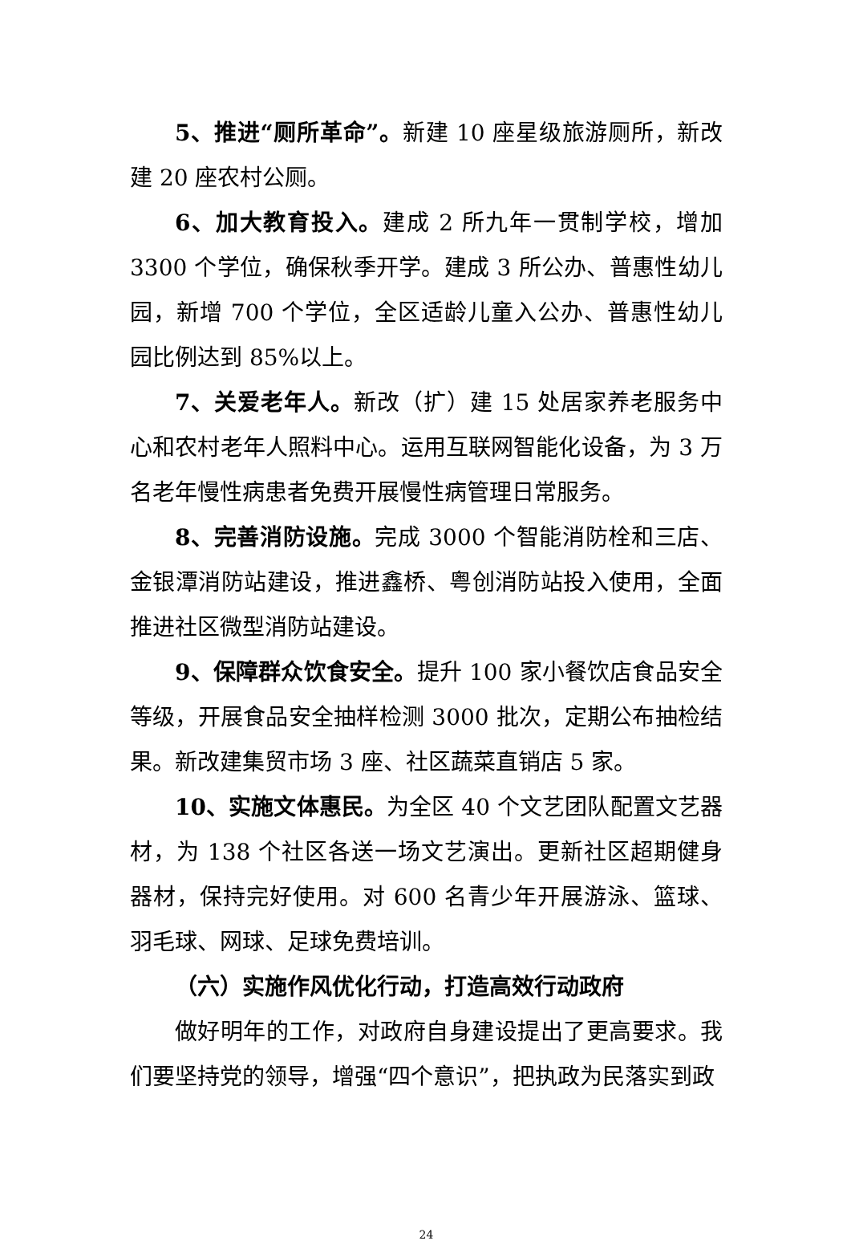5、推进“厕所革命”。新建 10 座星级旅游厕所，新改建 20 座农村公厕。
6、加大教育投入。建成 2 所九年一贯制学校，增加 3300 个学位，确保秋季开学。建成 3 所公办、普惠性幼儿园，新增 700 个学位，全区适龄儿童入公办、普惠性幼儿园比例达到 85%以上。
7、关爱老年人。新改（扩）建 15 处居家养老服务中心和农村老年人照料中心。运用互联网智能化设备，为 3 万名老年慢性病患者免费开展慢性病管理日常服务。
8、完善消防设施。完成 3000 个智能消防栓和三店、金银潭消防站建设，推进鑫桥、粤创消防站投入使用，全面推进社区微型消防站建设。
9、保障群众饮食安全。提升 100 家小餐饮店食品安全等级，开展食品安全抽样检测 3000 批次，定期公布抽检结果。新改建集贸市场 3 座、社区蔬菜直销店 5 家。
10、实施文体惠民。为全区 40 个文艺团队配置文艺器材，为 138 个社区各送一场文艺演出。更新社区超期健身器材，保持完好使用。对 600 名青少年开展游泳、篮球、羽毛球、网球、足球免费培训。
（六）实施作风优化行动，打造高效行动政府
做好明年的工作，对政府自身建设提出了更高要求。我们要坚持党的领导，增强“四个意识”，把执政为民落实到政
24